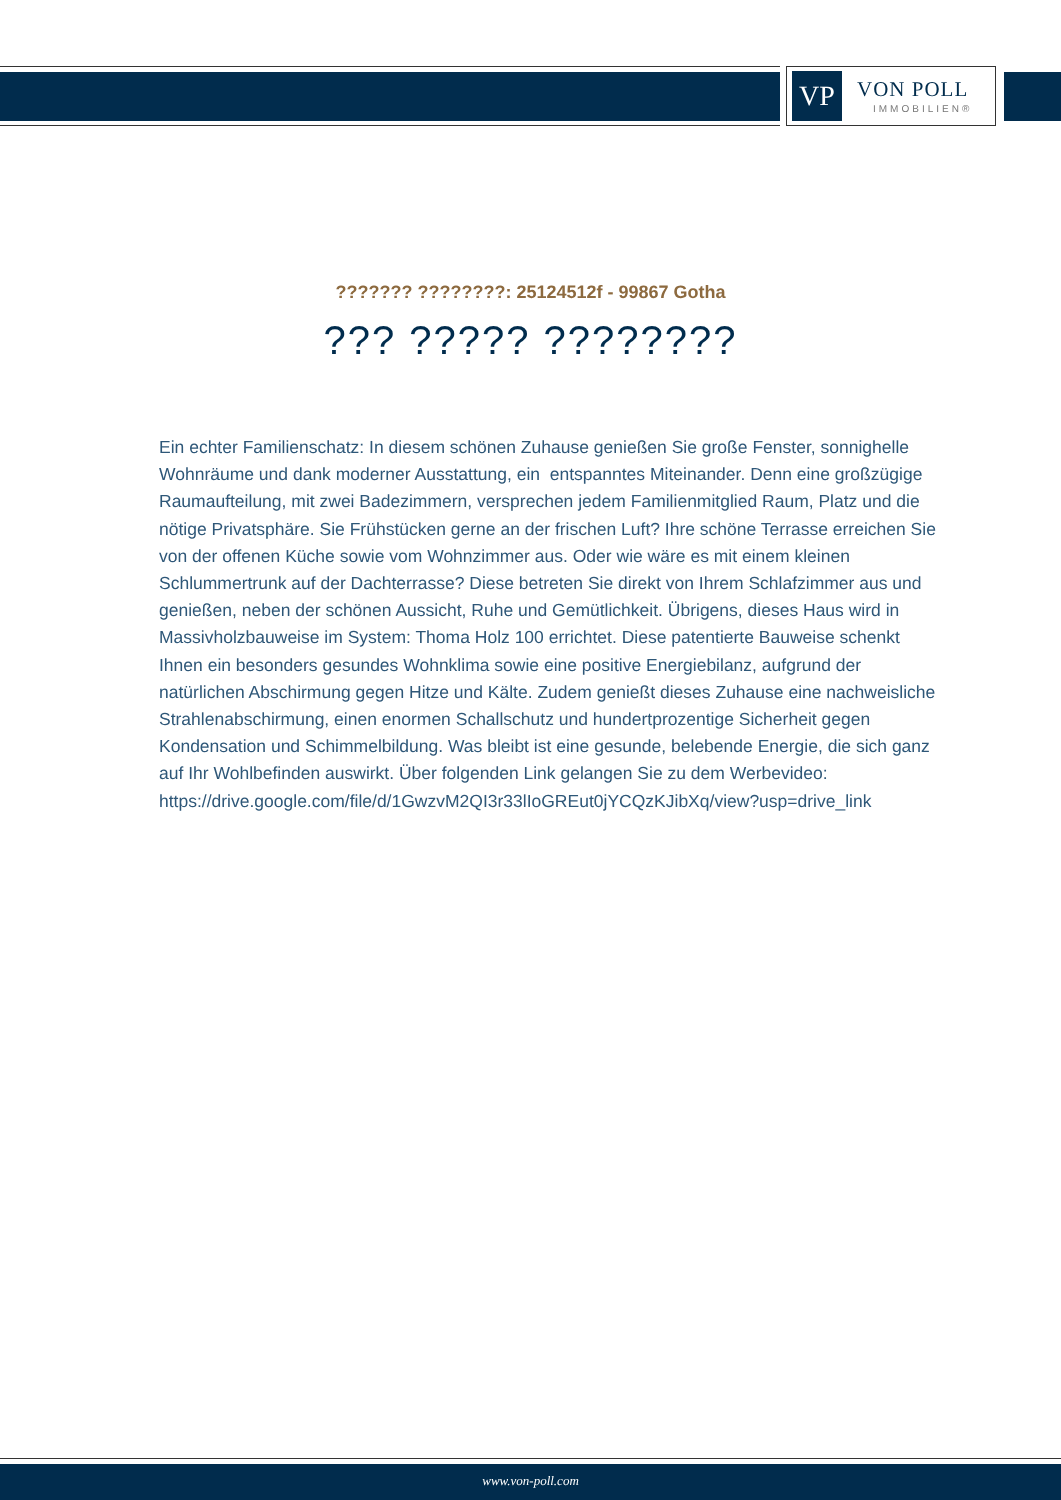VP VON POLL
IMMOBILIEN®
??????? ????????: 25124512f - 99867 Gotha
??? ????? ????????
Ein echter Familienschatz: In diesem schönen Zuhause genießen Sie große Fenster, sonnighelle Wohnräume und dank moderner Ausstattung, ein entspanntes Miteinander. Denn eine großzügige Raumaufteilung, mit zwei Badezimmern, versprechen jedem Familienmitglied Raum, Platz und die nötige Privatsphäre. Sie Frühstücken gerne an der frischen Luft? Ihre schöne Terrasse erreichen Sie von der offenen Küche sowie vom Wohnzimmer aus. Oder wie wäre es mit einem kleinen Schlummertrunk auf der Dachterrasse? Diese betreten Sie direkt von Ihrem Schlafzimmer aus und genießen, neben der schönen Aussicht, Ruhe und Gemütlichkeit. Übrigens, dieses Haus wird in Massivholzbauweise im System: Thoma Holz 100 errichtet. Diese patentierte Bauweise schenkt Ihnen ein besonders gesundes Wohnklima sowie eine positive Energiebilanz, aufgrund der natürlichen Abschirmung gegen Hitze und Kälte. Zudem genießt dieses Zuhause eine nachweisliche Strahlenabschirmung, einen enormen Schallschutz und hundertprozentige Sicherheit gegen Kondensation und Schimmelbildung. Was bleibt ist eine gesunde, belebende Energie, die sich ganz auf Ihr Wohlbefinden auswirkt. Über folgenden Link gelangen Sie zu dem Werbevideo:
https://drive.google.com/file/d/1GwzvM2QI3r33lIoGREut0jYCQzKJibXq/view?usp=drive_link
www.von-poll.com